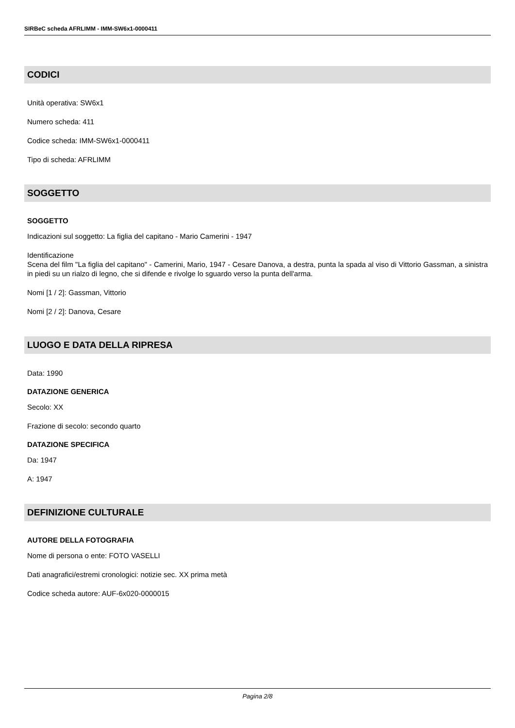SIRBeC scheda AFRLIMM - IMM-SW6x1-0000411
CODICI
Unità operativa: SW6x1
Numero scheda: 411
Codice scheda: IMM-SW6x1-0000411
Tipo di scheda: AFRLIMM
SOGGETTO
SOGGETTO
Indicazioni sul soggetto: La figlia del capitano - Mario Camerini - 1947
Identificazione
Scena del film "La figlia del capitano" - Camerini, Mario, 1947 - Cesare Danova, a destra, punta la spada al viso di Vittorio Gassman, a sinistra in piedi su un rialzo di legno, che si difende e rivolge lo sguardo verso la punta dell'arma.
Nomi [1 / 2]: Gassman, Vittorio
Nomi [2 / 2]: Danova, Cesare
LUOGO E DATA DELLA RIPRESA
Data: 1990
DATAZIONE GENERICA
Secolo: XX
Frazione di secolo: secondo quarto
DATAZIONE SPECIFICA
Da: 1947
A: 1947
DEFINIZIONE CULTURALE
AUTORE DELLA FOTOGRAFIA
Nome di persona o ente: FOTO VASELLI
Dati anagrafici/estremi cronologici: notizie sec. XX prima metà
Codice scheda autore: AUF-6x020-0000015
Pagina 2/8